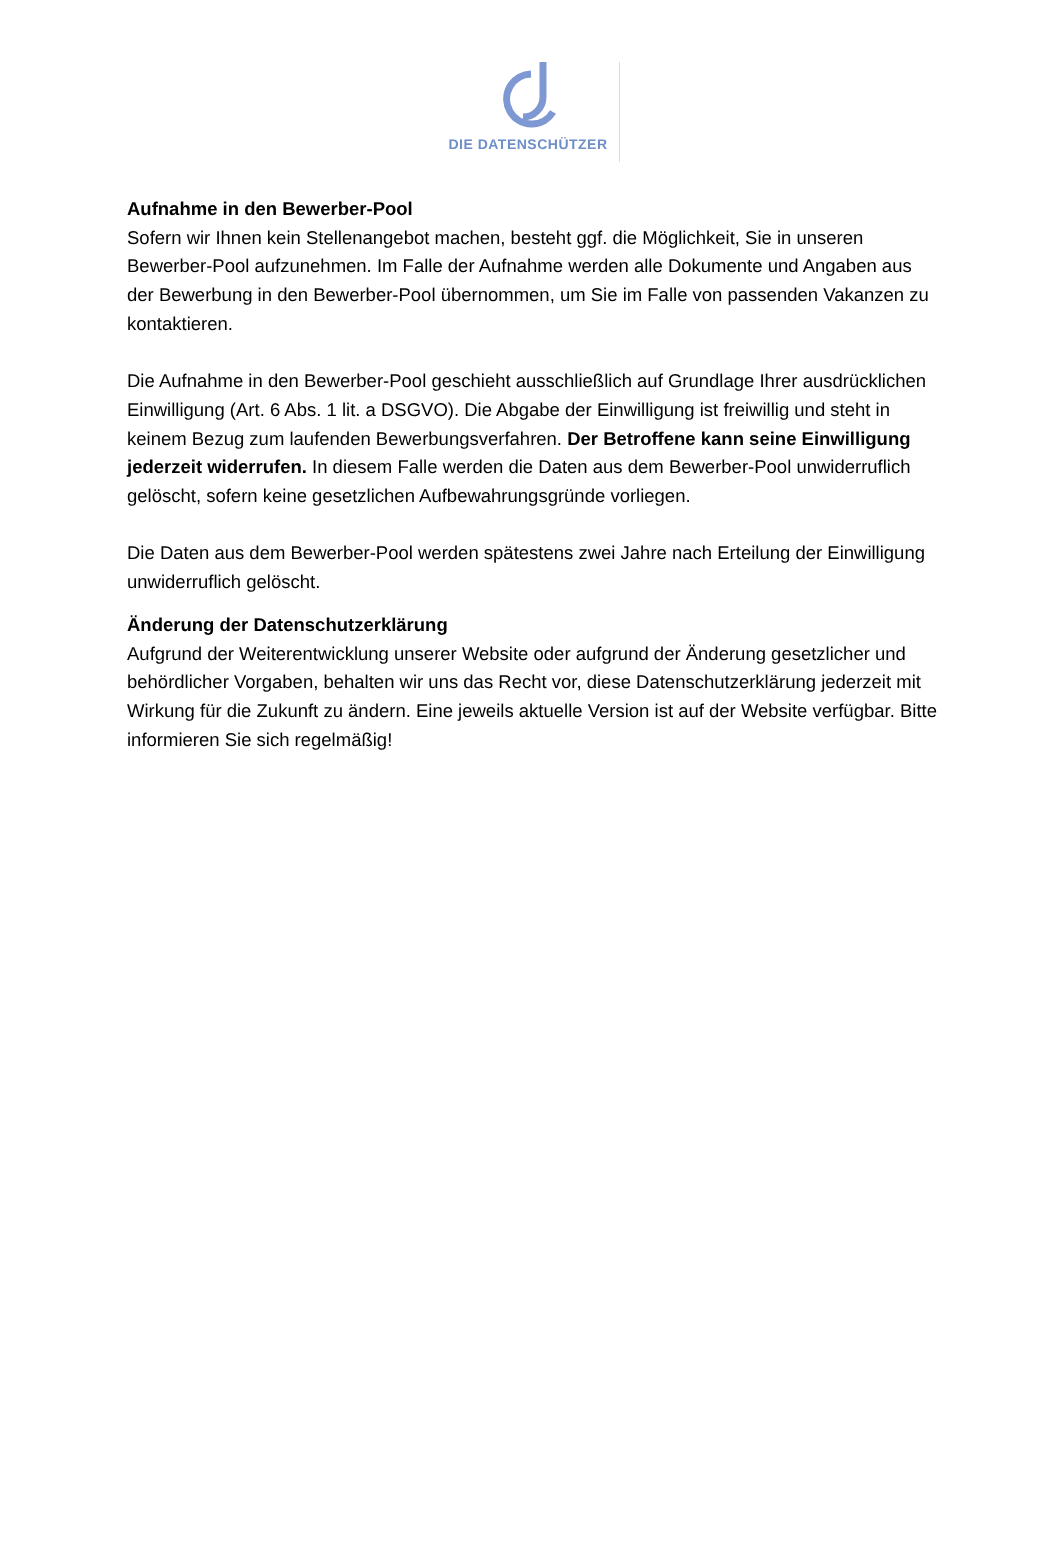DIE DATENSCHÜTZER
Aufnahme in den Bewerber-Pool
Sofern wir Ihnen kein Stellenangebot machen, besteht ggf. die Möglichkeit, Sie in unseren Bewerber-Pool aufzunehmen. Im Falle der Aufnahme werden alle Dokumente und Angaben aus der Bewerbung in den Bewerber-Pool übernommen, um Sie im Falle von passenden Vakanzen zu kontaktieren.
Die Aufnahme in den Bewerber-Pool geschieht ausschließlich auf Grundlage Ihrer ausdrücklichen Einwilligung (Art. 6 Abs. 1 lit. a DSGVO). Die Abgabe der Einwilligung ist freiwillig und steht in keinem Bezug zum laufenden Bewerbungsverfahren. Der Betroffene kann seine Einwilligung jederzeit widerrufen. In diesem Falle werden die Daten aus dem Bewerber-Pool unwiderruflich gelöscht, sofern keine gesetzlichen Aufbewahrungsgründe vorliegen.
Die Daten aus dem Bewerber-Pool werden spätestens zwei Jahre nach Erteilung der Einwilligung unwiderruflich gelöscht.
Änderung der Datenschutzerklärung
Aufgrund der Weiterentwicklung unserer Website oder aufgrund der Änderung gesetzlicher und behördlicher Vorgaben, behalten wir uns das Recht vor, diese Datenschutzerklärung jederzeit mit Wirkung für die Zukunft zu ändern. Eine jeweils aktuelle Version ist auf der Website verfügbar. Bitte informieren Sie sich regelmäßig!